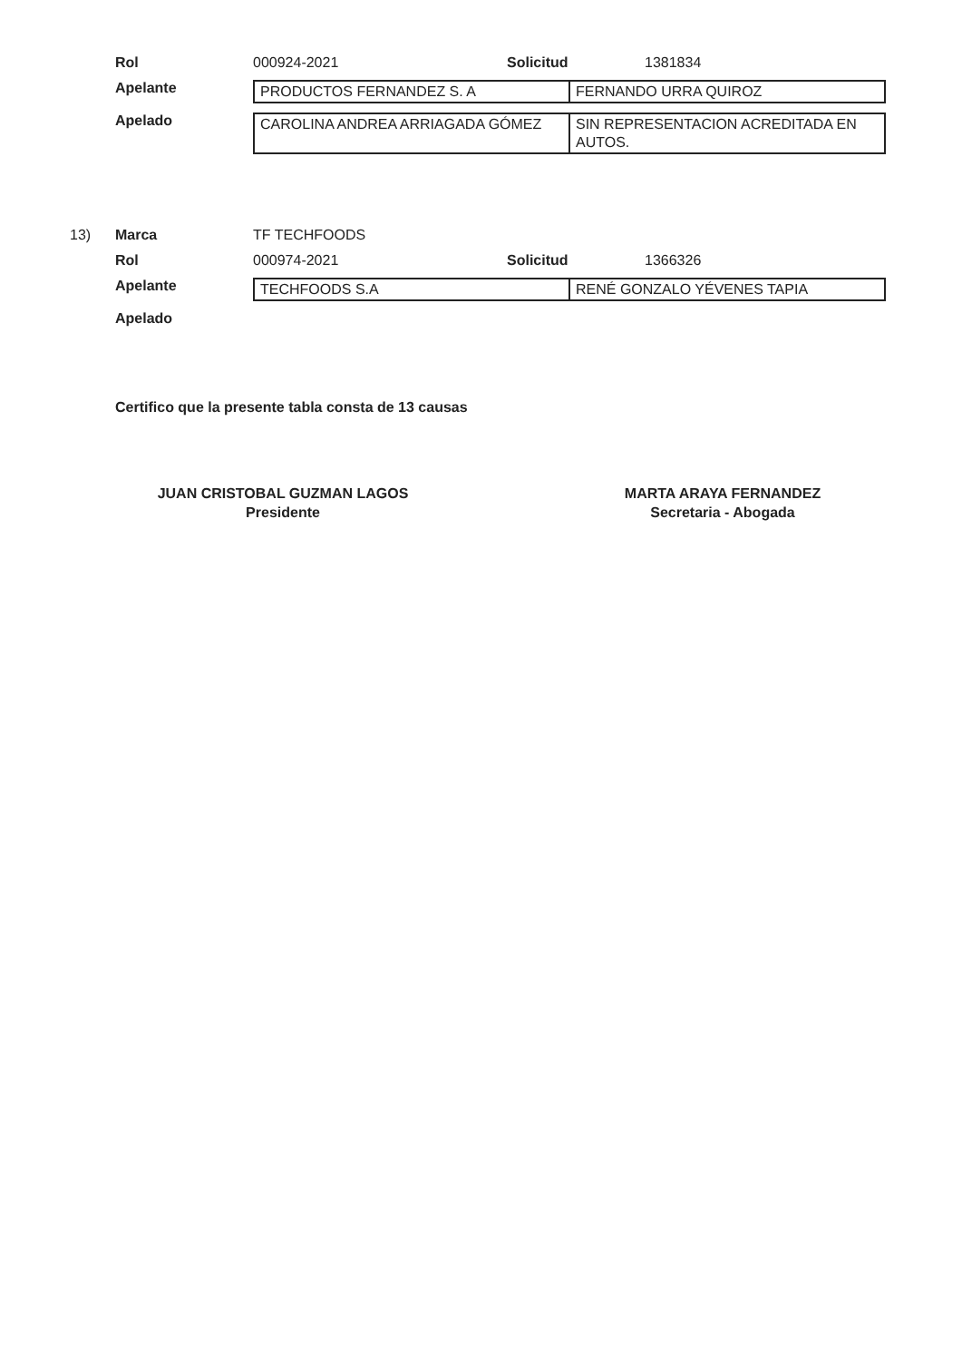Rol 000924-2021 Solicitud 1381834
Apelante
| PRODUCTOS FERNANDEZ S. A | FERNANDO URRA QUIROZ |
Apelado
| CAROLINA ANDREA ARRIAGADA GÓMEZ | SIN REPRESENTACION ACREDITADA EN AUTOS. |
13) Marca TF TECHFOODS
Rol 000974-2021 Solicitud 1366326
Apelante
| TECHFOODS S.A | RENÉ GONZALO YÉVENES TAPIA |
Apelado
Certifico que la presente tabla consta de 13 causas
JUAN CRISTOBAL GUZMAN LAGOS
Presidente
MARTA ARAYA FERNANDEZ
Secretaria - Abogada